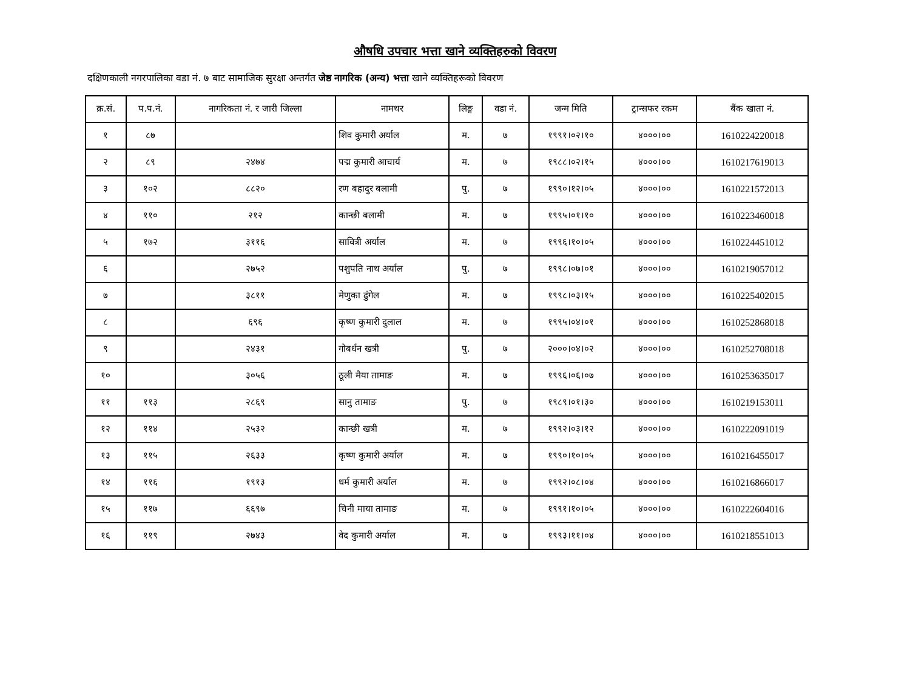औषधि उपचार भत्ता खाने व्यक्तिहरुको विवरण
दक्षिणकाली नगरपालिका वडा नं. ७ बाट सामाजिक सुरक्षा अन्तर्गत जेष्ठ नागरिक (अन्य) भत्ता खाने व्यक्तिहरूको विवरण
| क्र.सं. | प.प.नं. | नागरिकता नं. र जारी जिल्ला | नामथर | लिङ्ग | वडा नं. | जन्म मिति | ट्रान्सफर रकम | बैंक खाता नं. |
| --- | --- | --- | --- | --- | --- | --- | --- | --- |
| १ | ८७ | | शिव कुमारी अर्याल | म. | ७ | १९९१।०२।१० | ४०००।०० | 1610224220018 |
| २ | ८९ | २४७४ | पद्म कुमारी आचार्य | म. | ७ | १९८८।०२।१५ | ४०००।०० | 1610217619013 |
| ३ | १०२ | ८८२० | रण बहादुर बलामी | पु. | ७ | १९९०।१२।०५ | ४०००।०० | 1610221572013 |
| ४ | ११० | २१२ | कान्छी बलामी | म. | ७ | १९९५।०१।१० | ४०००।०० | 1610223460018 |
| ५ | १७२ | ३११६ | सावित्री अर्याल | म. | ७ | १९९६।१०।०५ | ४०००।०० | 1610224451012 |
| ६ | | २७५२ | पशुपति नाथ अर्याल | पु. | ७ | १९९८।०७।०१ | ४०००।०० | 1610219057012 |
| ७ | | ३८११ | मेणुका ढुंगेल | म. | ७ | १९९८।०३।१५ | ४०००।०० | 1610225402015 |
| ८ | | ६९६ | कृष्ण कुमारी दुलाल | म. | ७ | १९९५।०४।०१ | ४०००।०० | 1610252868018 |
| ९ | | २४३१ | गोबर्धन खत्री | पु. | ७ | २०००।०४।०२ | ४०००।०० | 1610252708018 |
| १० | | ३०५६ | ठूली मैया तामाङ | म. | ७ | १९९६।०६।०७ | ४०००।०० | 1610253635017 |
| ११ | ११३ | २८६९ | सानु तामाङ | पु. | ७ | १९८९।०१।३० | ४०००।०० | 1610219153011 |
| १२ | ११४ | २५३२ | कान्छी खत्री | म. | ७ | १९९२।०३।१२ | ४०००।०० | 1610222091019 |
| १३ | ११५ | २६३३ | कृष्ण कुमारी अर्याल | म. | ७ | १९९०।१०।०५ | ४०००।०० | 1610216455017 |
| १४ | ११६ | १९१३ | धर्म कुमारी अर्याल | म. | ७ | १९९२।०८।०४ | ४०००।०० | 1610216866017 |
| १५ | ११७ | ६६९७ | चिनी माया तामाङ | म. | ७ | १९९१।१०।०५ | ४०००।०० | 1610222604016 |
| १६ | ११९ | २७४३ | वेद कुमारी अर्याल | म. | ७ | १९९३।११।०४ | ४०००।०० | 1610218551013 |